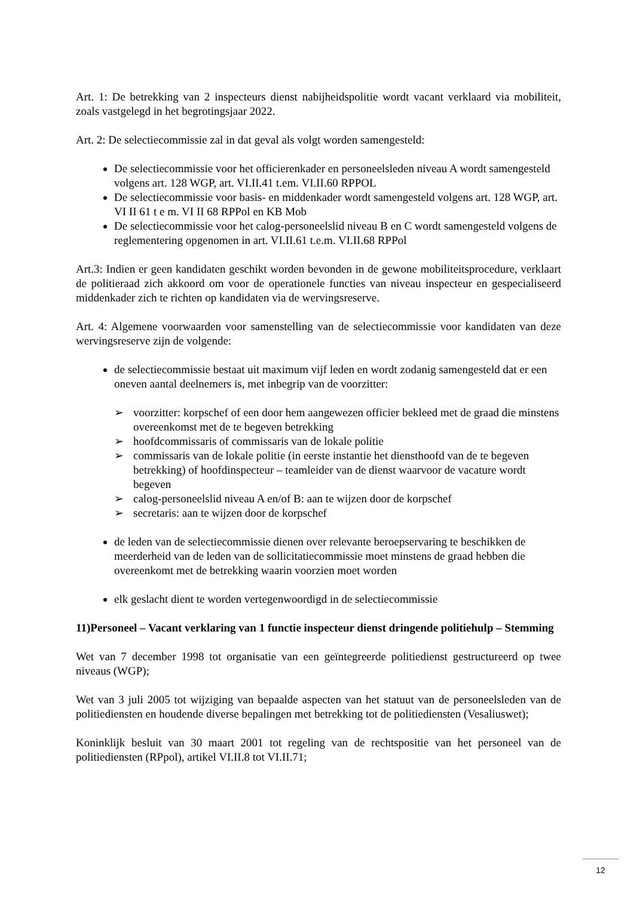Art. 1: De betrekking van 2 inspecteurs dienst nabijheidspolitie wordt vacant verklaard via mobiliteit, zoals vastgelegd in het begrotingsjaar 2022.
Art. 2: De selectiecommissie zal in dat geval als volgt worden samengesteld:
De selectiecommissie voor het officierenkader en personeelsleden niveau A wordt samengesteld volgens art. 128 WGP, art. VI.II.41 t.em. VI.II.60 RPPOL
De selectiecommissie voor basis- en middenkader wordt samengesteld volgens art. 128 WGP, art. VI II 61 t e m. VI II 68 RPPol en KB Mob
De selectiecommissie voor het calog-personeelslid niveau B en C wordt samengesteld volgens de reglementering opgenomen in art. VI.II.61 t.e.m. VI.II.68 RPPol
Art.3: Indien er geen kandidaten geschikt worden bevonden in de gewone mobiliteitsprocedure, verklaart de politieraad zich akkoord om voor de operationele functies van niveau inspecteur en gespecialiseerd middenkader zich te richten op kandidaten via de wervingsreserve.
Art. 4: Algemene voorwaarden voor samenstelling van de selectiecommissie voor kandidaten van deze wervingsreserve zijn de volgende:
de selectiecommissie bestaat uit maximum vijf leden en wordt zodanig samengesteld dat er een oneven aantal deelnemers is, met inbegrip van de voorzitter:
➢ voorzitter: korpschef of een door hem aangewezen officier bekleed met de graad die minstens overeenkomst met de te begeven betrekking
➢ hoofdcommissaris of commissaris van de lokale politie
➢ commissaris van de lokale politie (in eerste instantie het diensthoofd van de te begeven betrekking) of hoofdinspecteur – teamleider van de dienst waarvoor de vacature wordt begeven
➢ calog-personeelslid niveau A en/of B: aan te wijzen door de korpschef
➢ secretaris: aan te wijzen door de korpschef
de leden van de selectiecommissie dienen over relevante beroepservaring te beschikken de meerderheid van de leden van de sollicitatiecommissie moet minstens de graad hebben die overeenkomt met de betrekking waarin voorzien moet worden
elk geslacht dient te worden vertegenwoordigd in de selectiecommissie
11)Personeel – Vacant verklaring van 1 functie inspecteur dienst dringende politiehulp – Stemming
Wet van 7 december 1998 tot organisatie van een geïntegreerde politiedienst gestructureerd op twee niveaus (WGP);
Wet van 3 juli 2005 tot wijziging van bepaalde aspecten van het statuut van de personeelsleden van de politiediensten en houdende diverse bepalingen met betrekking tot de politiediensten (Vesaliuswet);
Koninklijk besluit van 30 maart 2001 tot regeling van de rechtspositie van het personeel van de politiediensten (RPpol), artikel VI.II.8 tot VI.II.71;
12